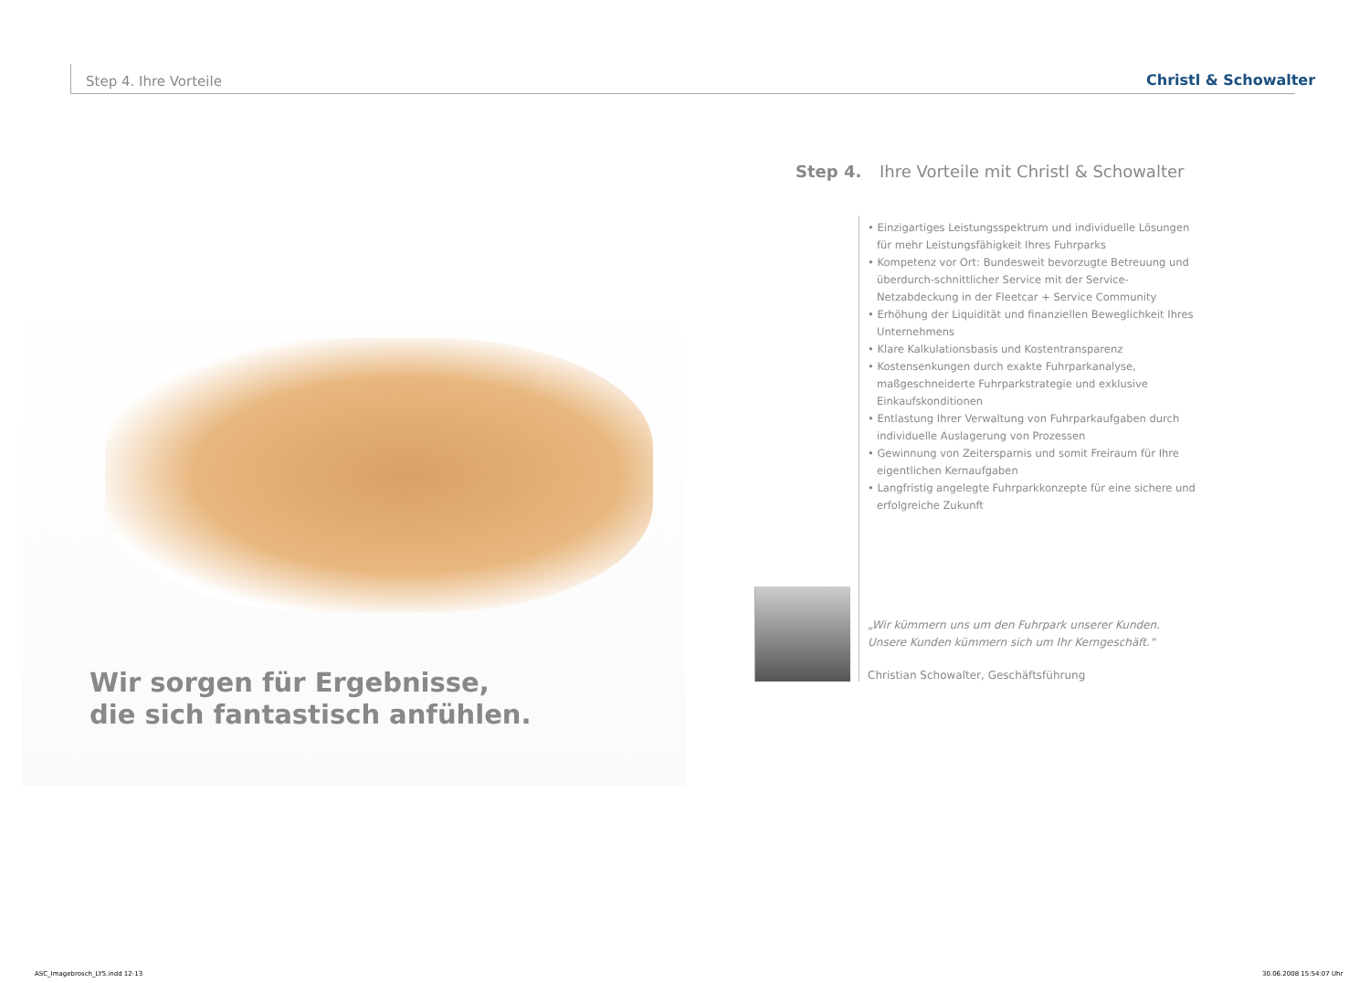Step 4. Ihre Vorteile Christl & Schowalter
Wir sorgen für Ergebnisse,
die sich fantastisch anfühlen.
Step 4. Ihre Vorteile mit Christl & Schowalter
• Einzigartiges Leistungsspektrum und individuelle Lösungen für mehr Leistungsfähigkeit Ihres Fuhrparks
• Kompetenz vor Ort: Bundesweit bevorzugte Betreuung und überdurch-schnittlicher Service mit der Service-Netzabdeckung in der Fleetcar + Service Community
• Erhöhung der Liquidität und finanziellen Beweglichkeit Ihres Unternehmens
• Klare Kalkulationsbasis und Kostentransparenz
• Kostensenkungen durch exakte Fuhrparkanalyse, maßgeschneiderte Fuhrparkstrategie und exklusive Einkaufskonditionen
• Entlastung Ihrer Verwaltung von Fuhrparkaufgaben durch individuelle Auslagerung von Prozessen
• Gewinnung von Zeitersparnis und somit Freiraum für Ihre eigentlichen Kernaufgaben
• Langfristig angelegte Fuhrparkkonzepte für eine sichere und erfolgreiche Zukunft
„Wir kümmern uns um den Fuhrpark unserer Kunden.
Unsere Kunden kümmern sich um Ihr Kerngeschäft.“
Christian Schowalter, Geschäftsführung
ASC_Imagebrosch_LY5.indd 12-13 30.06.2008 15:54:07 Uhr